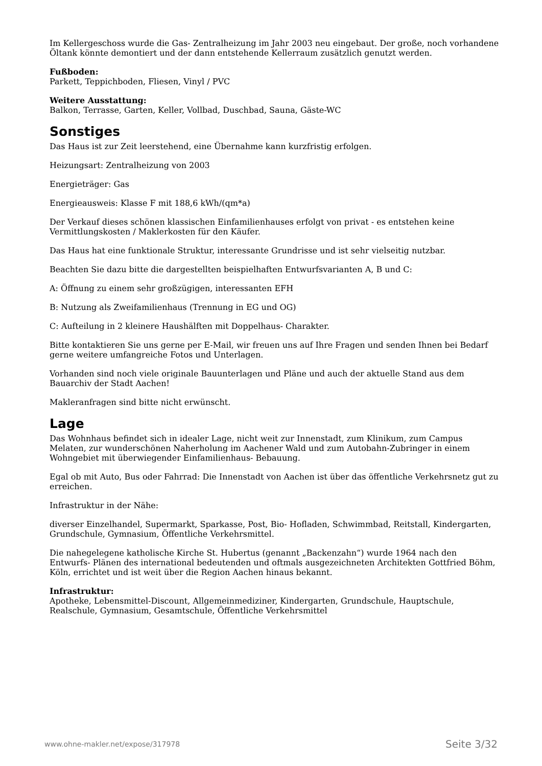Im Kellergeschoss wurde die Gas- Zentralheizung im Jahr 2003 neu eingebaut. Der große, noch vorhandene Öltank könnte demontiert und der dann entstehende Kellerraum zusätzlich genutzt werden.
Fußboden:
Parkett, Teppichboden, Fliesen, Vinyl / PVC
Weitere Ausstattung:
Balkon, Terrasse, Garten, Keller, Vollbad, Duschbad, Sauna, Gäste-WC
Sonstiges
Das Haus ist zur Zeit leerstehend, eine Übernahme kann kurzfristig erfolgen.
Heizungsart: Zentralheizung von 2003
Energieträger: Gas
Energieausweis: Klasse F mit 188,6 kWh/(qm*a)
Der Verkauf dieses schönen klassischen Einfamilienhauses erfolgt von privat - es entstehen keine Vermittlungskosten / Maklerkosten für den Käufer.
Das Haus hat eine funktionale Struktur, interessante Grundrisse und ist sehr vielseitig nutzbar.
Beachten Sie dazu bitte die dargestellten beispielhaften Entwurfsvarianten A, B und C:
A: Öffnung zu einem sehr großzügigen, interessanten EFH
B: Nutzung als Zweifamilienhaus (Trennung in EG und OG)
C: Aufteilung in 2 kleinere Haushälften mit Doppelhaus- Charakter.
Bitte kontaktieren Sie uns gerne per E-Mail, wir freuen uns auf Ihre Fragen und senden Ihnen bei Bedarf gerne weitere umfangreiche Fotos und Unterlagen.
Vorhanden sind noch viele originale Bauunterlagen und Pläne und auch der aktuelle Stand aus dem Bauarchiv der Stadt Aachen!
Makleranfragen sind bitte nicht erwünscht.
Lage
Das Wohnhaus befindet sich in idealer Lage, nicht weit zur Innenstadt, zum Klinikum, zum Campus Melaten, zur wunderschönen Naherholung im Aachener Wald und zum Autobahn-Zubringer in einem Wohngebiet mit überwiegender Einfamilienhaus- Bebauung.
Egal ob mit Auto, Bus oder Fahrrad: Die Innenstadt von Aachen ist über das öffentliche Verkehrsnetz gut zu erreichen.
Infrastruktur in der Nähe:
diverser Einzelhandel, Supermarkt, Sparkasse, Post, Bio- Hofladen, Schwimmbad, Reitstall, Kindergarten, Grundschule, Gymnasium, Öffentliche Verkehrsmittel.
Die nahegelegene katholische Kirche St. Hubertus (genannt „Backenzahn“) wurde 1964 nach den Entwurfs- Plänen des international bedeutenden und oftmals ausgezeichneten Architekten Gottfried Böhm, Köln, errichtet und ist weit über die Region Aachen hinaus bekannt.
Infrastruktur:
Apotheke, Lebensmittel-Discount, Allgemeinmediziner, Kindergarten, Grundschule, Hauptschule, Realschule, Gymnasium, Gesamtschule, Öffentliche Verkehrsmittel
www.ohne-makler.net/expose/317978 Seite 3/32